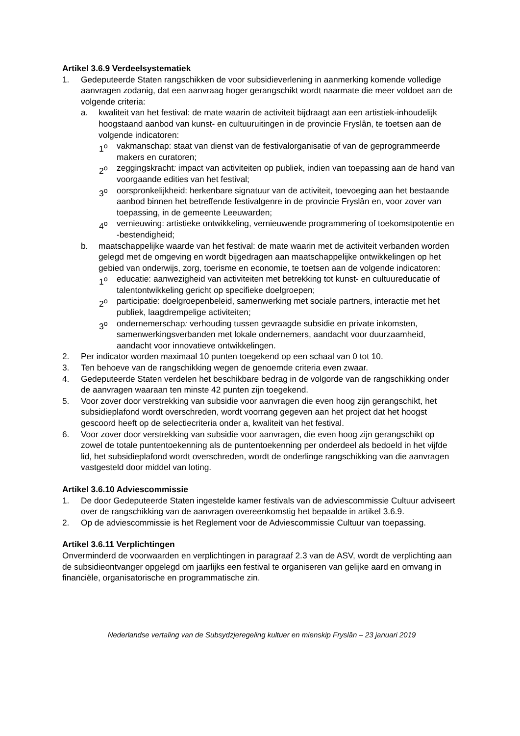Artikel 3.6.9 Verdeelsystematiek
1. Gedeputeerde Staten rangschikken de voor subsidieverlening in aanmerking komende volledige aanvragen zodanig, dat een aanvraag hoger gerangschikt wordt naarmate die meer voldoet aan de volgende criteria:
a. kwaliteit van het festival: de mate waarin de activiteit bijdraagt aan een artistiek-inhoudelijk hoogstaand aanbod van kunst- en cultuuruitingen in de provincie Fryslân, te toetsen aan de volgende indicatoren:
1<sup>o</sup> vakmanschap: staat van dienst van de festivalorganisatie of van de geprogrammeerde makers en curatoren;
2<sup>o</sup> zeggingskracht: impact van activiteiten op publiek, indien van toepassing aan de hand van voorgaande edities van het festival;
3<sup>o</sup> oorspronkelijkheid: herkenbare signatuur van de activiteit, toevoeging aan het bestaande aanbod binnen het betreffende festivalgenre in de provincie Fryslân en, voor zover van toepassing, in de gemeente Leeuwarden;
4<sup>o</sup> vernieuwing: artistieke ontwikkeling, vernieuwende programmering of toekomstpotentie en -bestendigheid;
b. maatschappelijke waarde van het festival: de mate waarin met de activiteit verbanden worden gelegd met de omgeving en wordt bijgedragen aan maatschappelijke ontwikkelingen op het gebied van onderwijs, zorg, toerisme en economie, te toetsen aan de volgende indicatoren:
1<sup>o</sup> educatie: aanwezigheid van activiteiten met betrekking tot kunst- en cultuureducatie of talentontwikkeling gericht op specifieke doelgroepen;
2<sup>o</sup> participatie: doelgroepenbeleid, samenwerking met sociale partners, interactie met het publiek, laagdrempelige activiteiten;
3<sup>o</sup> ondernemerschap: verhouding tussen gevraagde subsidie en private inkomsten, samenwerkingsverbanden met lokale ondernemers, aandacht voor duurzaamheid, aandacht voor innovatieve ontwikkelingen.
2. Per indicator worden maximaal 10 punten toegekend op een schaal van 0 tot 10.
3. Ten behoeve van de rangschikking wegen de genoemde criteria even zwaar.
4. Gedeputeerde Staten verdelen het beschikbare bedrag in de volgorde van de rangschikking onder de aanvragen waaraan ten minste 42 punten zijn toegekend.
5. Voor zover door verstrekking van subsidie voor aanvragen die even hoog zijn gerangschikt, het subsidieplafond wordt overschreden, wordt voorrang gegeven aan het project dat het hoogst gescoord heeft op de selectiecriteria onder a, kwaliteit van het festival.
6. Voor zover door verstrekking van subsidie voor aanvragen, die even hoog zijn gerangschikt op zowel de totale puntentoekenning als de puntentoekenning per onderdeel als bedoeld in het vijfde lid, het subsidieplafond wordt overschreden, wordt de onderlinge rangschikking van die aanvragen vastgesteld door middel van loting.
Artikel 3.6.10 Adviescommissie
1. De door Gedeputeerde Staten ingestelde kamer festivals van de adviescommissie Cultuur adviseert over de rangschikking van de aanvragen overeenkomstig het bepaalde in artikel 3.6.9.
2. Op de adviescommissie is het Reglement voor de Adviescommissie Cultuur van toepassing.
Artikel 3.6.11 Verplichtingen
Onverminderd de voorwaarden en verplichtingen in paragraaf 2.3 van de ASV, wordt de verplichting aan de subsidieontvanger opgelegd om jaarlijks een festival te organiseren van gelijke aard en omvang in financiële, organisatorische en programmatische zin.
Nederlandse vertaling van de Subsydzjeregeling kultuer en mienskip Fryslân – 23 januari 2019